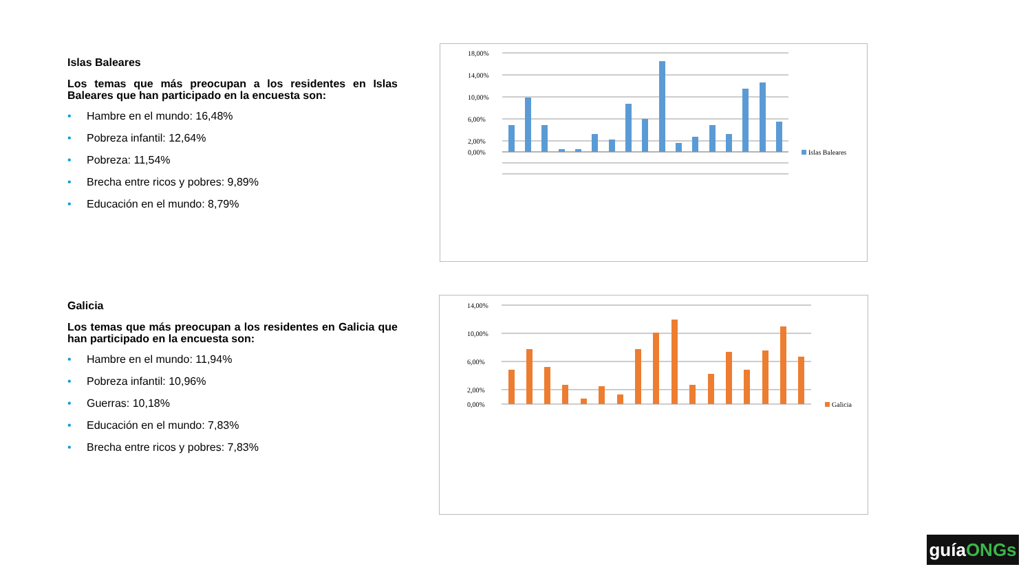Islas Baleares
Los temas que más preocupan a los residentes en Islas Baleares que han participado en la encuesta son:
• Hambre en el mundo: 16,48%
• Pobreza infantil: 12,64%
• Pobreza: 11,54%
• Brecha entre ricos y pobres: 9,89%
• Educación en el mundo: 8,79%
Galicia
Los temas que más preocupan a los residentes en Galicia que han participado en la encuesta son:
• Hambre en el mundo: 11,94%
• Pobreza infantil: 10,96%
• Guerras: 10,18%
• Educación en el mundo: 7,83%
• Brecha entre ricos y pobres: 7,83%
18,00%
14,00%
10,00%
6,00%
2,00%
0,00%
Islas Baleares
14,00%
10,00%
6,00%
2,00%
0,00%
Galicia
guíaONGs